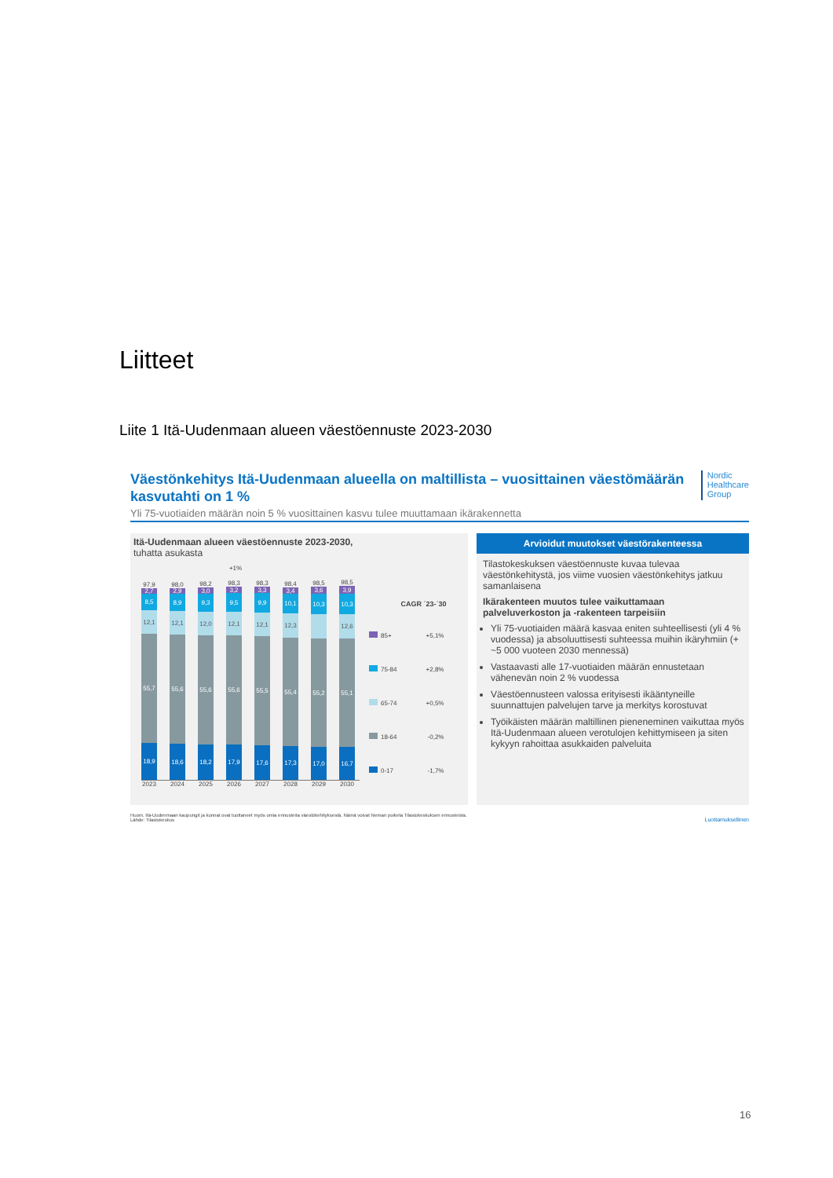Liitteet
Liite 1 Itä-Uudenmaan alueen väestöennuste 2023-2030
Väestönkehitys Itä-Uudenmaan alueella on maltillista – vuosittainen väestömäärän kasvutahti on 1 %
Yli 75-vuotiaiden määrän noin 5 % vuosittainen kasvu tulee muuttamaan ikärakennetta
Nordic
Healthcare
Group
Itä-Uudenmaan alueen väestöennuste 2023-2030,
tuhatta asukasta
+1%
97,9
2,7
8,5
12,1
55,7
18,9
98,0
2,9
8,9
12,1
55,6
18,6
98,2
3,0
9,3
12,0
55,6
18,2
98,3
3,2
9,5
12,1
55,6
17,9
98,3
3,3
9,9
12,1
55,5
17,6
98,4
3,4
10,1
12,3
55,4
17,3
98,5
3,6
10,3
55,2
17,0
98,5
3,9
10,3
12,6
55,1
16,7
2023 2024 2025 2026 2027 2028 2029 2030
| | CAGR ´23-´30 |
| 85+ | +5,1% |
| 75-84 | +2,8% |
| 65-74 | +0,5% |
| 18-64 | -0,2% |
| 0-17 | -1,7% |
Arvioidut muutokset väestörakenteessa
Tilastokeskuksen väestöennuste kuvaa tulevaa väestönkehitystä, jos viime vuosien väestönkehitys jatkuu samanlaisena
Ikärakenteen muutos tulee vaikuttamaan palveluverkoston ja -rakenteen tarpeisiin
Yli 75-vuotiaiden määrä kasvaa eniten suhteellisesti (yli 4 % vuodessa) ja absoluuttisesti suhteessa muihin ikäryhmiin (+ ~5 000 vuoteen 2030 mennessä)
Vastaavasti alle 17-vuotiaiden määrän ennustetaan vähenevän noin 2 % vuodessa
Väestöennusteen valossa erityisesti ikääntyneille suunnattujen palvelujen tarve ja merkitys korostuvat
Työikäisten määrän maltillinen pieneneminen vaikuttaa myös Itä-Uudenmaan alueen verotulojen kehittymiseen ja siten kykyyn rahoittaa asukkaiden palveluita
Huom. Itä-Uudenmaan kaupungit ja kunnat ovat tuottaneet myös omia ennusteita väestökehityksestä. Nämä voivat hieman poiketa Tilastokeskuksen ennusteista.
Lähde: Tilastokeskus
Luottamuksellinen
16